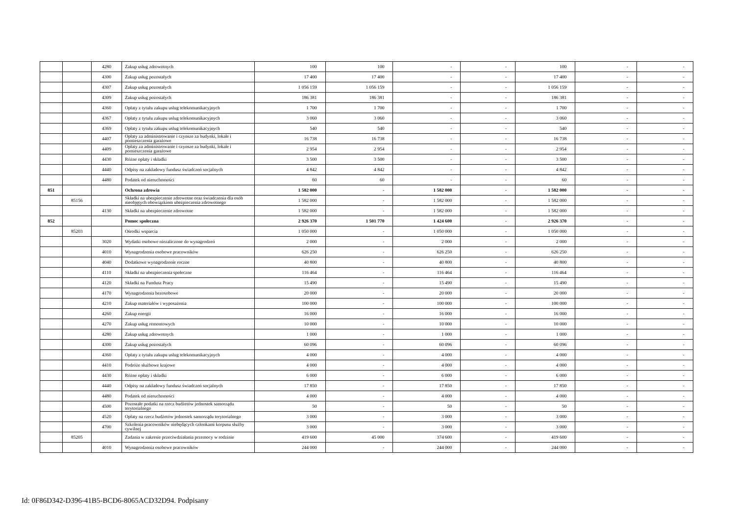| | | 4280 | Zakup usług zdrowotnych | 100 | 100 | - | - | 100 | - | - |
| | | 4300 | Zakup usług pozostałych | 17 400 | 17 400 | - | - | 17 400 | - | - |
| | | 4307 | Zakup usług pozostałych | 1 056 159 | 1 056 159 | - | - | 1 056 159 | - | - |
| | | 4309 | Zakup usług pozostałych | 186 381 | 186 381 | - | - | 186 381 | - | - |
| | | 4360 | Opłaty z tytułu zakupu usług telekomunikacyjnych | 1 700 | 1 700 | - | - | 1 700 | - | - |
| | | 4367 | Opłaty z tytułu zakupu usług telekomunikacyjnych | 3 060 | 3 060 | - | - | 3 060 | - | - |
| | | 4369 | Opłaty z tytułu zakupu usług telekomunikacyjnych | 540 | 540 | - | - | 540 | - | - |
| | | 4407 | Opłaty za administrowanie i czynsze za budynki, lokale i pomieszczenia garażowe | 16 738 | 16 738 | - | - | 16 738 | - | - |
| | | 4409 | Opłaty za administrowanie i czynsze za budynki, lokale i pomieszczenia garażowe | 2 954 | 2 954 | - | - | 2 954 | - | - |
| | | 4430 | Różne opłaty i składki | 3 500 | 3 500 | - | - | 3 500 | - | - |
| | | 4440 | Odpisy na zakładowy fundusz świadczeń socjalnych | 4 842 | 4 842 | - | - | 4 842 | - | - |
| | | 4480 | Podatek od nieruchomości | 60 | 60 | - | - | 60 | - | - |
| 851 | | | Ochrona zdrowia | 1 582 000 | - | 1 582 000 | - | 1 582 000 | - | - |
| | 85156 | | Składki na ubezpieczenie zdrowotne oraz świadczenia dla osób nieobjętych obowiązkiem ubezpieczenia zdrowotnego | 1 582 000 | - | 1 582 000 | - | 1 582 000 | - | - |
| | | 4130 | Składki na ubezpieczenie zdrowotne | 1 582 000 | - | 1 582 000 | - | 1 582 000 | - | - |
| 852 | | | Pomoc społeczna | 2 926 370 | 1 501 770 | 1 424 600 | - | 2 926 370 | - | - |
| | 85203 | | Ośrodki wsparcia | 1 050 000 | - | 1 050 000 | - | 1 050 000 | - | - |
| | | 3020 | Wydatki osobowe niezaliczone do wynagrodzeń | 2 000 | - | 2 000 | - | 2 000 | - | - |
| | | 4010 | Wynagrodzenia osobowe pracowników | 626 250 | - | 626 250 | - | 626 250 | - | - |
| | | 4040 | Dodatkowe wynagrodzenie roczne | 40 800 | - | 40 800 | - | 40 800 | - | - |
| | | 4110 | Składki na ubezpieczenia społeczne | 116 464 | - | 116 464 | - | 116 464 | - | - |
| | | 4120 | Składki na Fundusz Pracy | 15 490 | - | 15 490 | - | 15 490 | - | - |
| | | 4170 | Wynagrodzenia bezosobowe | 20 000 | - | 20 000 | - | 20 000 | - | - |
| | | 4210 | Zakup materiałów i wyposażenia | 100 000 | - | 100 000 | - | 100 000 | - | - |
| | | 4260 | Zakup energii | 16 000 | - | 16 000 | - | 16 000 | - | - |
| | | 4270 | Zakup usług remontowych | 10 000 | - | 10 000 | - | 10 000 | - | - |
| | | 4280 | Zakup usług zdrowotnych | 1 000 | - | 1 000 | - | 1 000 | - | - |
| | | 4300 | Zakup usług pozostałych | 60 096 | - | 60 096 | - | 60 096 | - | - |
| | | 4360 | Opłaty z tytułu zakupu usług telekomunikacyjnych | 4 000 | - | 4 000 | - | 4 000 | - | - |
| | | 4410 | Podróże służbowe krajowe | 4 000 | - | 4 000 | - | 4 000 | - | - |
| | | 4430 | Różne opłaty i składki | 6 000 | - | 6 000 | - | 6 000 | - | - |
| | | 4440 | Odpisy na zakładowy fundusz świadczeń socjalnych | 17 850 | - | 17 850 | - | 17 850 | - | - |
| | | 4480 | Podatek od nieruchomości | 4 000 | - | 4 000 | - | 4 000 | - | - |
| | | 4500 | Pozostałe podatki na rzecz budżetów jednostek samorządu terytorialnego | 50 | - | 50 | - | 50 | - | - |
| | | 4520 | Opłaty na rzecz budżetów jednostek samorządu terytorialnego | 3 000 | - | 3 000 | - | 3 000 | - | - |
| | | 4700 | Szkolenia pracowników niebędących członkami korpusu służby cywilnej | 3 000 | - | 3 000 | - | 3 000 | - | - |
| | 85205 | | Zadania w zakresie przeciwdziałania przemocy w rodzinie | 419 600 | 45 000 | 374 600 | - | 419 600 | - | - |
| | | 4010 | Wynagrodzenia osobowe pracowników | 244 000 | - | 244 000 | - | 244 000 | - | - |
Id: 0F86D342-D396-41B5-BCD6-8065ACD32D94. Podpisany